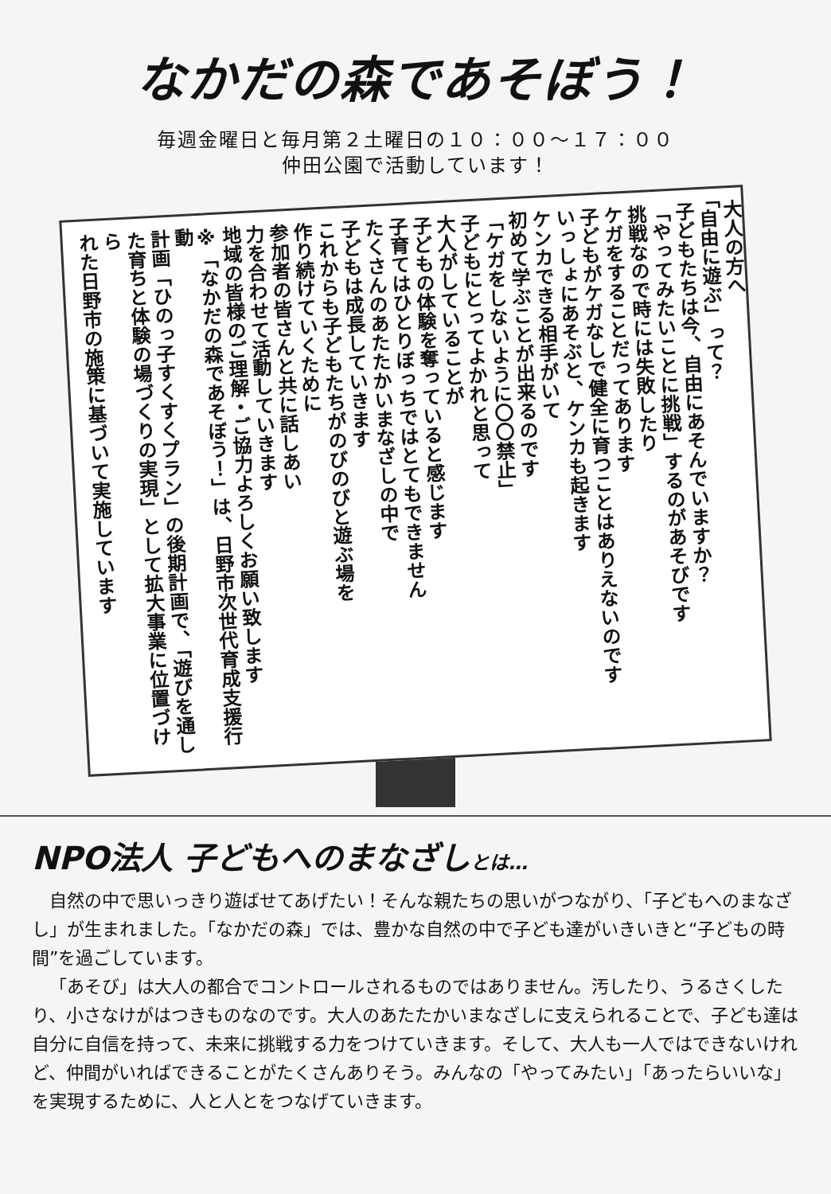なかだの森であそぼう！
毎週金曜日と毎月第２土曜日の１０：００〜１７：００
仲田公園で活動しています！
大人の方へ
「自由に遊ぶ」って？
子どもたちは今、自由にあそんでいますか？
「やってみたいことに挑戦」するのがあそびです
挑戦なので時には失敗したり
ケガをすることだってあります
子どもがケガなしで健全に育つことはありえないのです
いっしょにあそぶと、ケンカも起きます
ケンカできる相手がいて
初めて学ぶことが出来るのです
「ケガをしないように〇〇禁止」
子どもにとってよかれと思って
大人がしていることが
子どもの体験を奪っていると感じます
子育てはひとりぼっちではとてもできません
たくさんのあたたかいまなざしの中で
子どもは成長していきます
これからも子どもたちがのびのびと遊ぶ場を
作り続けていくために
参加者の皆さんと共に話しあい
力を合わせて活動していきます
地域の皆様のご理解・ご協力よろしくお願い致します
※「なかだの森であそぼう！」は、日野市次世代育成支援行動
計画「ひのっ子すくすくプラン」の後期計画で、「遊びを通し
た育ちと体験の場づくりの実現」として拡大事業に位置づけら
れた日野市の施策に基づいて実施しています
NPO法人 子どもへのまなざしとは…
自然の中で思いっきり遊ばせてあげたい！そんな親たちの思いがつながり、「子どもへのまなざし」が生まれました。「なかだの森」では、豊かな自然の中で子ども達がいきいきと“子どもの時間”を過ごしています。
「あそび」は大人の都合でコントロールされるものではありません。汚したり、うるさくしたり、小さなけがはつきものなのです。大人のあたたかいまなざしに支えられることで、子ども達は自分に自信を持って、未来に挑戦する力をつけていきます。そして、大人も一人ではできないけれど、仲間がいればできることがたくさんありそう。みんなの「やってみたい」「あったらいいな」を実現するために、人と人とをつなげていきます。